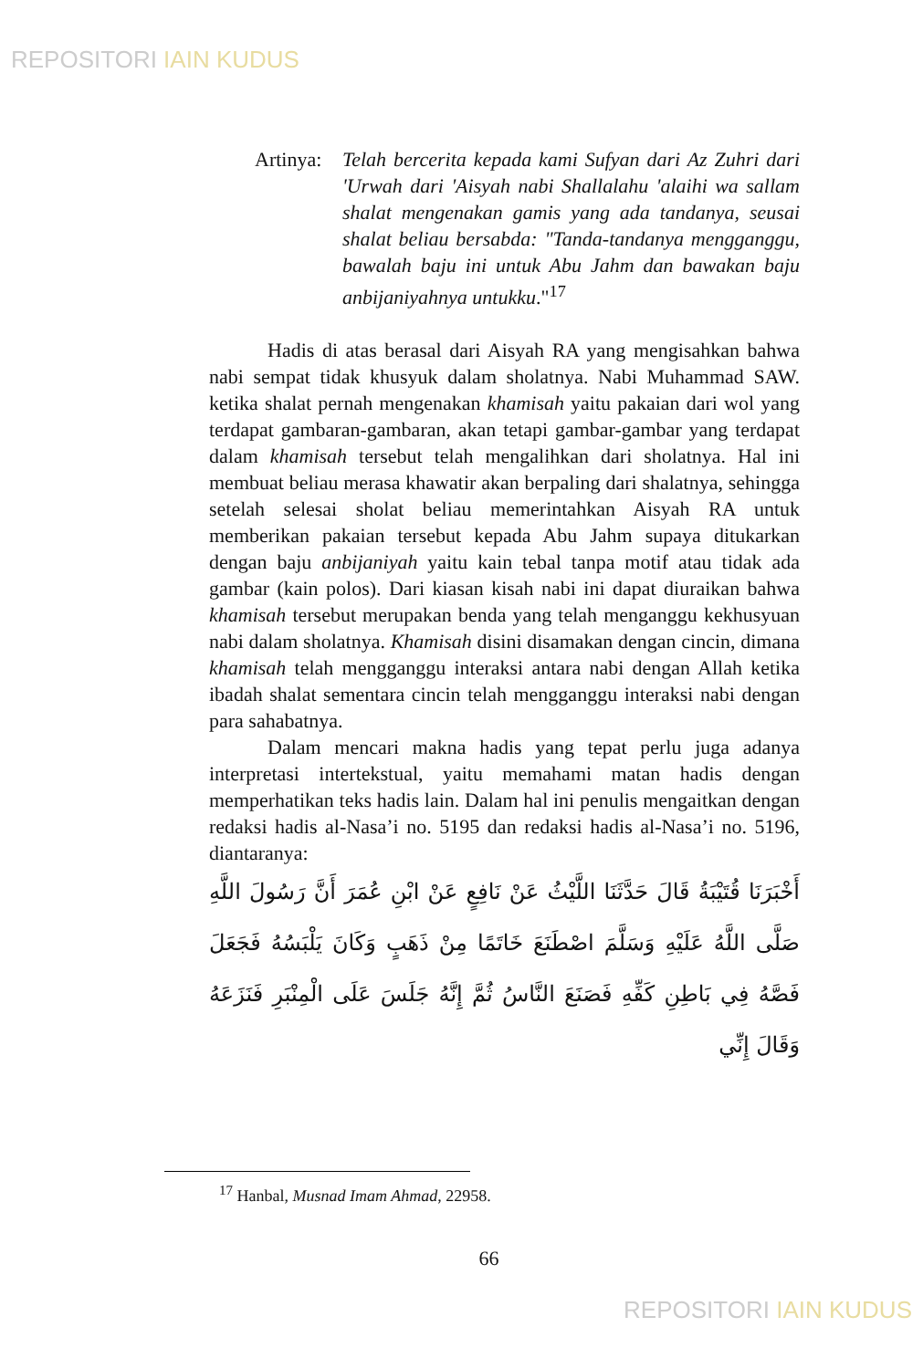REPOSITORI IAIN KUDUS
Artinya:
Telah bercerita kepada kami Sufyan dari Az Zuhri dari 'Urwah dari 'Aisyah nabi Shallalahu 'alaihi wa sallam shalat mengenakan gamis yang ada tandanya, seusai shalat beliau bersabda: "Tanda-tandanya mengganggu, bawalah baju ini untuk Abu Jahm dan bawakan baju anbijaniyahnya untukku."<sup>17</sup>
Hadis di atas berasal dari Aisyah RA yang mengisahkan bahwa nabi sempat tidak khusyuk dalam sholatnya. Nabi Muhammad SAW. ketika shalat pernah mengenakan khamisah yaitu pakaian dari wol yang terdapat gambaran-gambaran, akan tetapi gambar-gambar yang terdapat dalam khamisah tersebut telah mengalihkan dari sholatnya. Hal ini membuat beliau merasa khawatir akan berpaling dari shalatnya, sehingga setelah selesai sholat beliau memerintahkan Aisyah RA untuk memberikan pakaian tersebut kepada Abu Jahm supaya ditukarkan dengan baju anbijaniyah yaitu kain tebal tanpa motif atau tidak ada gambar (kain polos). Dari kiasan kisah nabi ini dapat diuraikan bahwa khamisah tersebut merupakan benda yang telah menganggu kekhusyuan nabi dalam sholatnya. Khamisah disini disamakan dengan cincin, dimana khamisah telah mengganggu interaksi antara nabi dengan Allah ketika ibadah shalat sementara cincin telah mengganggu interaksi nabi dengan para sahabatnya.
Dalam mencari makna hadis yang tepat perlu juga adanya interpretasi intertekstual, yaitu memahami matan hadis dengan memperhatikan teks hadis lain. Dalam hal ini penulis mengaitkan dengan redaksi hadis al-Nasa’i no. 5195 dan redaksi hadis al-Nasa’i no. 5196, diantaranya:
أَخْبَرَنَا قُتَيْبَةُ قَالَ حَدَّثَنَا اللَّيْثُ عَنْ نَافِعٍ عَنْ ابْنِ عُمَرَ أَنَّ رَسُولَ اللَّهِ صَلَّى اللَّهُ عَلَيْهِ وَسَلَّمَ اصْطَنَعَ خَاتَمًا مِنْ ذَهَبٍ وَكَانَ يَلْبَسُهُ فَجَعَلَ فَصَّهُ فِي بَاطِنِ كَفِّهِ فَصَنَعَ النَّاسُ ثُمَّ إِنَّهُ جَلَسَ عَلَى الْمِنْبَرِ فَنَزَعَهُ وَقَالَ إِنِّي
<sup>17</sup> Hanbal, Musnad Imam Ahmad, 22958.
66
REPOSITORI IAIN KUDUS